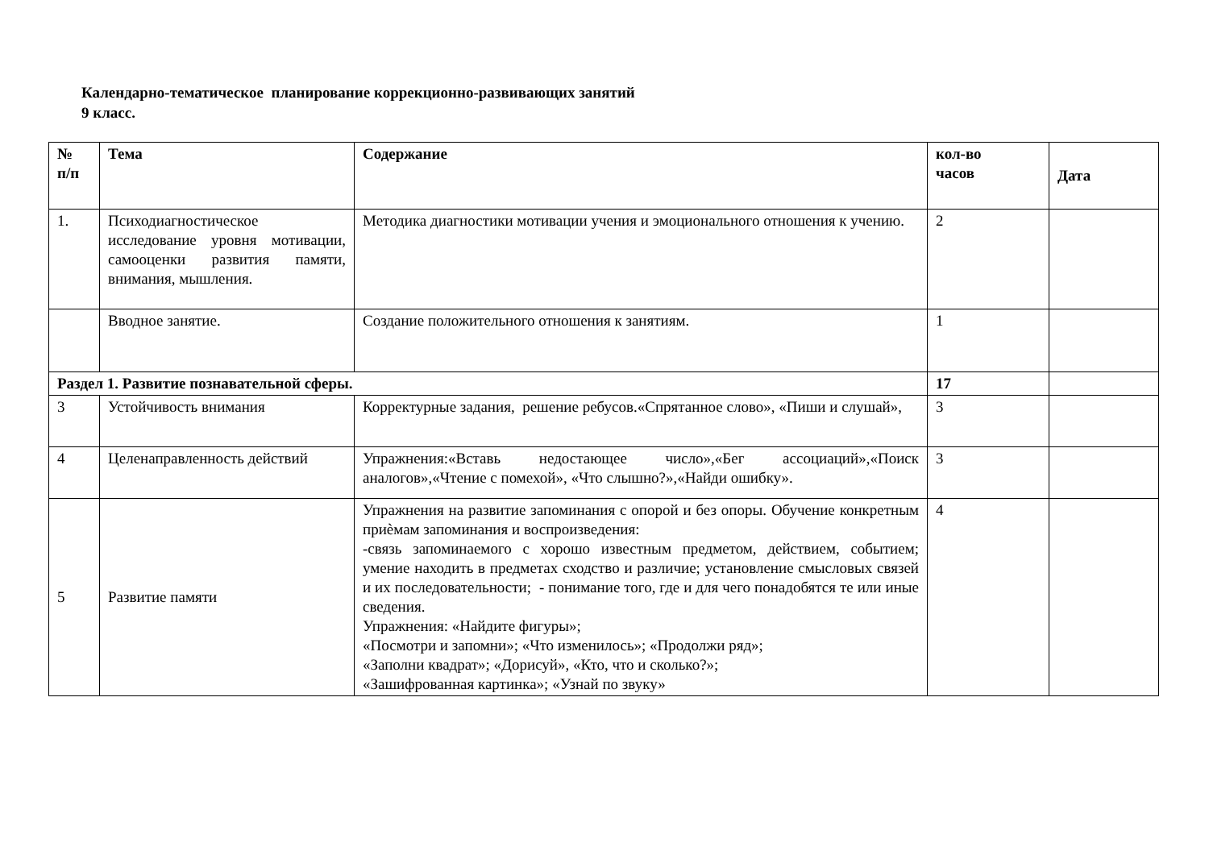Календарно-тематическое планирование коррекционно-развивающих занятий
9 класс.
| № п/п | Тема | Содержание | кол-во часов | Дата |
| --- | --- | --- | --- | --- |
| 1. | Психодиагностическое исследование уровня мотивации, самооценки развития памяти, внимания, мышления. | Методика диагностики мотивации учения и эмоционального отношения к учению. | 2 | |
| | Вводное занятие. | Создание положительного отношения к занятиям. | 1 | |
| Раздел 1. Развитие познавательной сферы. | | | 17 | |
| 3 | Устойчивость внимания | Корректурные задания, решение ребусов.«Спрятанное слово», «Пиши и слушай», | 3 | |
| 4 | Целенаправленность действий | Упражнения:«Вставь недостающее число»,«Бег ассоциаций»,«Поиск аналогов»,«Чтение с помехой», «Что слышно?»,«Найди ошибку». | 3 | |
| 5 | Развитие памяти | Упражнения на развитие запоминания с опорой и без опоры. Обучение конкретным приѐмам запоминания и воспроизведения: -связь запоминаемого с хорошо известным предметом, действием, событием; умение находить в предметах сходство и различие; установление смысловых связей и их последовательности; - понимание того, где и для чего понадобятся те или иные сведения. Упражнения: «Найдите фигуры»; «Посмотри и запомни»; «Что изменилось»; «Продолжи ряд»; «Заполни квадрат»; «Дорисуй», «Кто, что и сколько?»; «Зашифрованная картинка»; «Узнай по звуку» | 4 | |